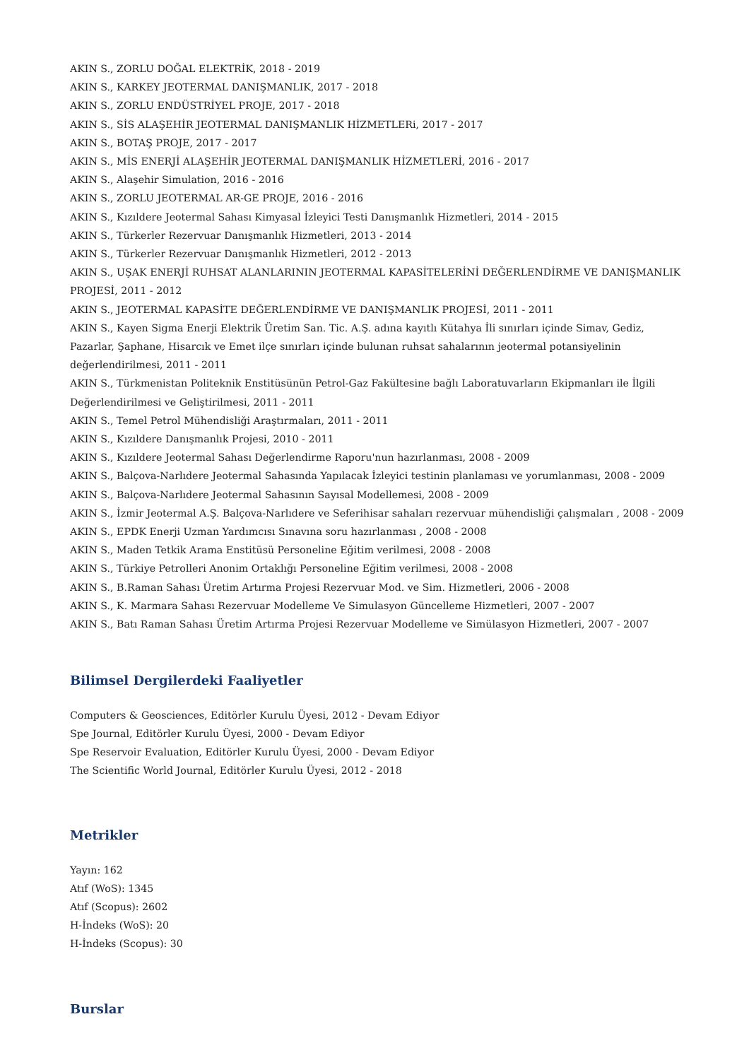AKIN S., ZORLU DOĞAL ELEKTRİK, 2018 - 2019
AKIN S., KARKEY JEOTERMAL DANIŞMANLIK, 2017 - 2018
AKIN S., ZORLU ENDÜSTRİYEL PROJE, 2017 - 2018
AKIN S., SİS ALAŞEHİR JEOTERMAL DANIŞMANLIK HİZMETLERi, 2017 - 2017
AKIN S., BOTAŞ PROJE, 2017 - 2017
AKIN S., MİS ENERJİ ALAŞEHİR JEOTERMAL DANIŞMANLIK HİZMETLERİ, 2016 - 2017
AKIN S., Alaşehir Simulation, 2016 - 2016
AKIN S., ZORLU JEOTERMAL AR-GE PROJE, 2016 - 2016
AKIN S., Kızıldere Jeotermal Sahası Kimyasal İzleyici Testi Danışmanlık Hizmetleri, 2014 - 2015
AKIN S., Türkerler Rezervuar Danışmanlık Hizmetleri, 2013 - 2014
AKIN S., Türkerler Rezervuar Danışmanlık Hizmetleri, 2012 - 2013
AKIN S., UŞAK ENERJİ RUHSAT ALANLARININ JEOTERMAL KAPASİTELERİNİ DEĞERLENDİRME VE DANIŞMANLIK PROJESİ, 2011 - 2012
AKIN S., JEOTERMAL KAPASİTE DEĞERLENDİRME VE DANIŞMANLIK PROJESİ, 2011 - 2011
AKIN S., Kayen Sigma Enerji Elektrik Üretim San. Tic. A.Ş. adına kayıtlı Kütahya İli sınırları içinde Simav, Gediz, Pazarlar, Şaphane, Hisarcık ve Emet ilçe sınırları içinde bulunan ruhsat sahalarının jeotermal potansiyelinin değerlendirilmesi, 2011 - 2011
AKIN S., Türkmenistan Politeknik Enstitüsünün Petrol-Gaz Fakültesine bağlı Laboratuvarların Ekipmanları ile İlgili Değerlendirilmesi ve Geliştirilmesi, 2011 - 2011
AKIN S., Temel Petrol Mühendisliği Araştırmaları, 2011 - 2011
AKIN S., Kızıldere Danışmanlık Projesi, 2010 - 2011
AKIN S., Kızıldere Jeotermal Sahası Değerlendirme Raporu'nun hazırlanması, 2008 - 2009
AKIN S., Balçova-Narlıdere Jeotermal Sahasında Yapılacak İzleyici testinin planlaması ve yorumlanması, 2008 - 2009
AKIN S., Balçova-Narlıdere Jeotermal Sahasının Sayısal Modellemesi, 2008 - 2009
AKIN S., İzmir Jeotermal A.Ş. Balçova-Narlıdere ve Seferihisar sahaları rezervuar mühendisliği çalışmaları , 2008 - 2009
AKIN S., EPDK Enerji Uzman Yardımcısı Sınavına soru hazırlanması , 2008 - 2008
AKIN S., Maden Tetkik Arama Enstitüsü Personeline Eğitim verilmesi, 2008 - 2008
AKIN S., Türkiye Petrolleri Anonim Ortaklığı Personeline Eğitim verilmesi, 2008 - 2008
AKIN S., B.Raman Sahası Üretim Artırma Projesi Rezervuar Mod. ve Sim. Hizmetleri, 2006 - 2008
AKIN S., K. Marmara Sahası Rezervuar Modelleme Ve Simulasyon Güncelleme Hizmetleri, 2007 - 2007
AKIN S., Batı Raman Sahası Üretim Artırma Projesi Rezervuar Modelleme ve Simülasyon Hizmetleri, 2007 - 2007
Bilimsel Dergilerdeki Faaliyetler
Computers & Geosciences, Editörler Kurulu Üyesi, 2012 - Devam Ediyor
Spe Journal, Editörler Kurulu Üyesi, 2000 - Devam Ediyor
Spe Reservoir Evaluation, Editörler Kurulu Üyesi, 2000 - Devam Ediyor
The Scientific World Journal, Editörler Kurulu Üyesi, 2012 - 2018
Metrikler
Yayın: 162
Atıf (WoS): 1345
Atıf (Scopus): 2602
H-İndeks (WoS): 20
H-İndeks (Scopus): 30
Burslar